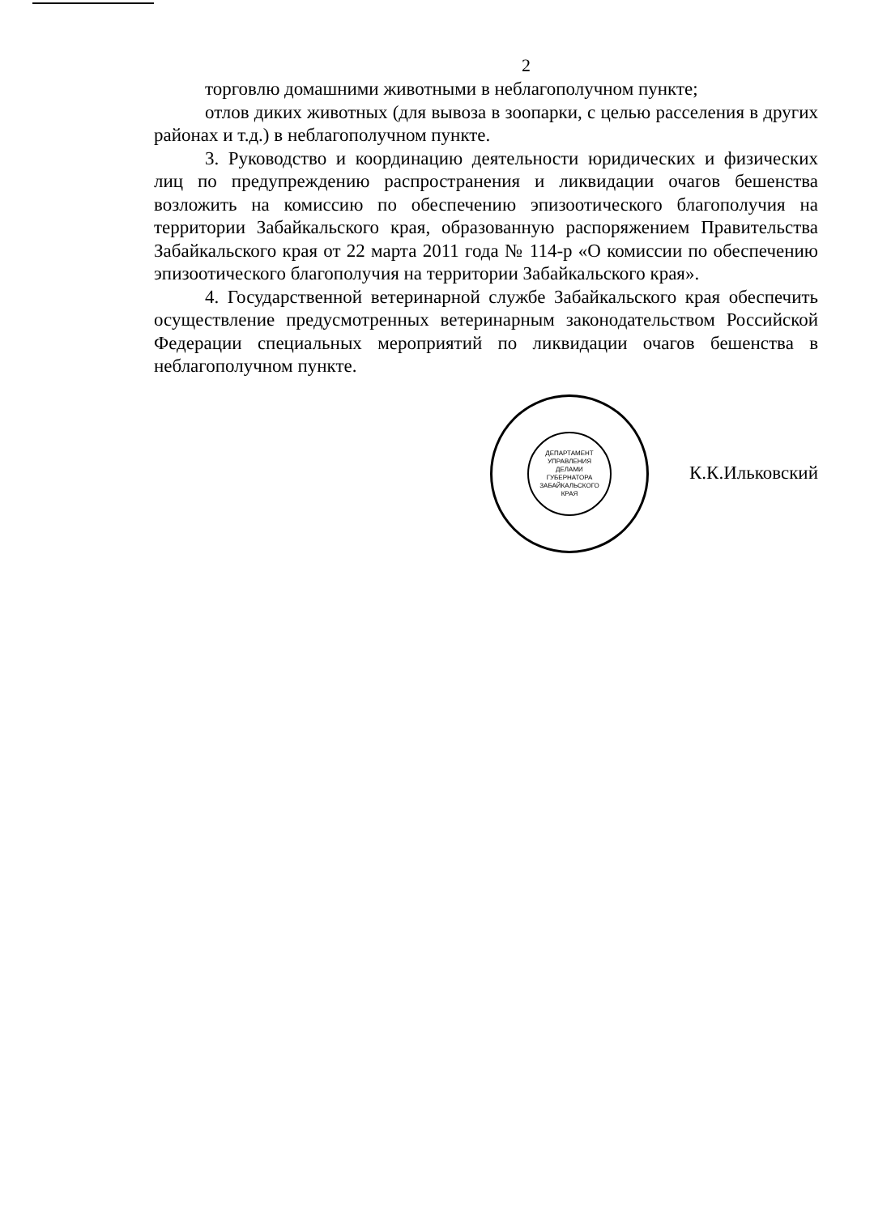2
торговлю домашними животными в неблагополучном пункте;
отлов диких животных (для вывоза в зоопарки, с целью расселения в других районах и т.д.) в неблагополучном пункте.
3. Руководство и координацию деятельности юридических и физических лиц по предупреждению распространения и ликвидации очагов бешенства возложить на комиссию по обеспечению эпизоотического благополучия на территории Забайкальского края, образованную распоряжением Правительства Забайкальского края от 22 марта 2011 года № 114-р «О комиссии по обеспечению эпизоотического благополучия на территории Забайкальского края».
4. Государственной ветеринарной службе Забайкальского края обеспечить осуществление предусмотренных ветеринарным законодательством Российской Федерации специальных мероприятий по ликвидации очагов бешенства в неблагополучном пункте.
ДЕПАРТАМЕНТ
УПРАВЛЕНИЯ
ДЕЛАМИ
ГУБЕРНАТОРА
ЗАБАЙКАЛЬСКОГО
КРАЯ
К.К.Ильковский